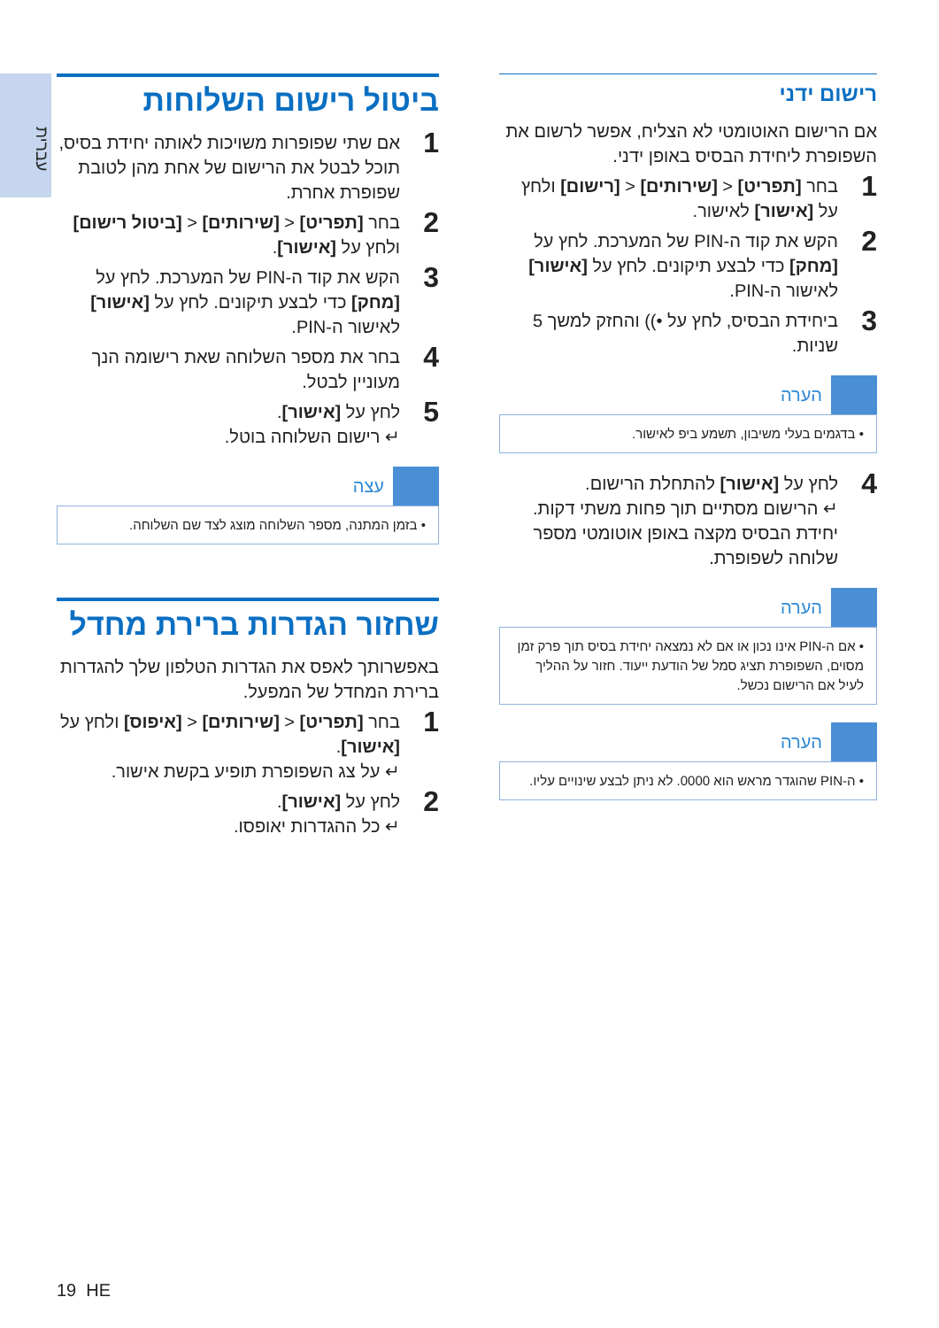עברית
רישום ידני
אם הרישום האוטומטי לא הצליח, אפשר לרשום את השפופרת ליחידת הבסיס באופן ידני.
1 בחר [תפריט] < [שירותים] < [רישום] ולחץ על [אישור] לאישור.
2 הקש את קוד ה-PIN של המערכת. לחץ על [מחק] כדי לבצע תיקונים. לחץ על [אישור] לאישור ה-PIN.
3 ביחידת הבסיס, לחץ על •)) והחזק למשך 5 שניות.
הערה
• בדגמים בעלי משיבון, תשמע ביפ לאישור.
4 לחץ על [אישור] להתחלת הרישום.
↵ הרישום מסתיים תוך פחות משתי דקות. יחידת הבסיס מקצה באופן אוטומטי מספר שלוחה לשפופרת.
הערה
• אם ה-PIN אינו נכון או אם לא נמצאה יחידת בסיס תוך פרק זמן מסוים, השפופרת תציג סמל של הודעת ייעוד. חזור על ההליך לעיל אם הרישום נכשל.
הערה
• ה-PIN שהוגדר מראש הוא 0000. לא ניתן לבצע שינויים עליו.
ביטול רישום השלוחות
1 אם שתי שפופרות משויכות לאותה יחידת בסיס, תוכל לבטל את הרישום של אחת מהן לטובת שפופרת אחרת.
2 בחר [תפריט] < [שירותים] < [ביטול רישום] ולחץ על [אישור].
3 הקש את קוד ה-PIN של המערכת. לחץ על [מחק] כדי לבצע תיקונים. לחץ על [אישור] לאישור ה-PIN.
4 בחר את מספר השלוחה שאת רישומה הנך מעוניין לבטל.
5 לחץ על [אישור].
↵ רישום השלוחה בוטל.
עצה
• בזמן המתנה, מספר השלוחה מוצג לצד שם השלוחה.
שחזור הגדרות ברירת מחדל
באפשרותך לאפס את הגדרות הטלפון שלך להגדרות ברירת המחדל של המפעל.
1 בחר [תפריט] < [שירותים] < [איפוס] ולחץ על [אישור].
↵ על צג השפופרת תופיע בקשת אישור.
2 לחץ על [אישור].
↵ כל ההגדרות יאופסו.
19 HE